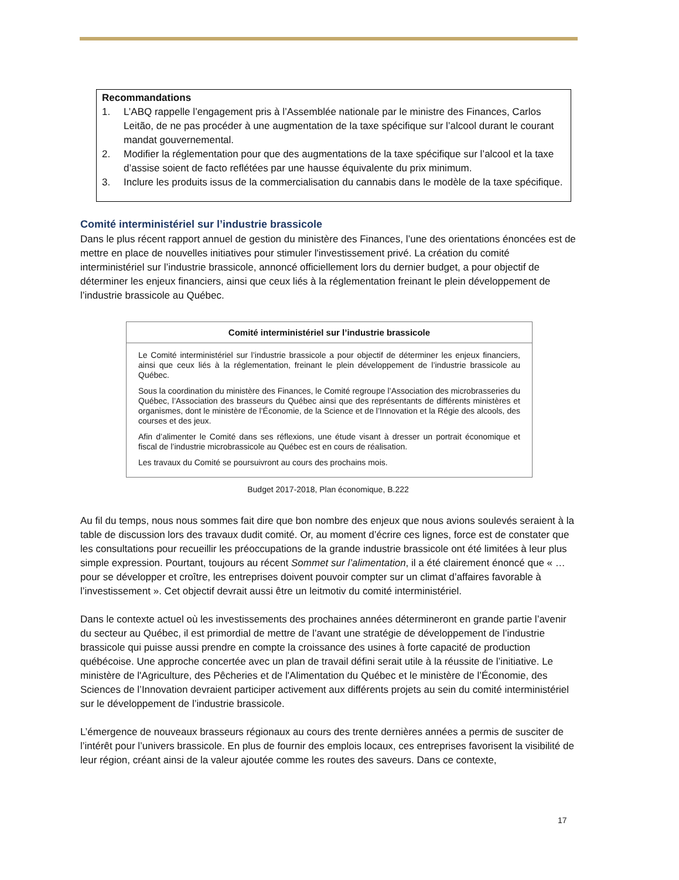Recommandations
1. L’ABQ rappelle l’engagement pris à l’Assemblée nationale par le ministre des Finances, Carlos Leitão, de ne pas procéder à une augmentation de la taxe spécifique sur l’alcool durant le courant mandat gouvernemental.
2. Modifier la réglementation pour que des augmentations de la taxe spécifique sur l’alcool et la taxe d’assise soient de facto reflétées par une hausse équivalente du prix minimum.
3. Inclure les produits issus de la commercialisation du cannabis dans le modèle de la taxe spécifique.
Comité interministériel sur l’industrie brassicole
Dans le plus récent rapport annuel de gestion du ministère des Finances, l’une des orientations énoncées est de mettre en place de nouvelles initiatives pour stimuler l'investissement privé. La création du comité interministériel sur l’industrie brassicole, annoncé officiellement lors du dernier budget, a pour objectif de déterminer les enjeux financiers, ainsi que ceux liés à la réglementation freinant le plein développement de l’industrie brassicole au Québec.
Comité interministériel sur l’industrie brassicole
Le Comité interministériel sur l’industrie brassicole a pour objectif de déterminer les enjeux financiers, ainsi que ceux liés à la réglementation, freinant le plein développement de l’industrie brassicole au Québec.
Sous la coordination du ministère des Finances, le Comité regroupe l’Association des microbrasseries du Québec, l’Association des brasseurs du Québec ainsi que des représentants de différents ministères et organismes, dont le ministère de l’Économie, de la Science et de l’Innovation et la Régie des alcools, des courses et des jeux.
Afin d’alimenter le Comité dans ses réflexions, une étude visant à dresser un portrait économique et fiscal de l’industrie microbrassicole au Québec est en cours de réalisation.
Les travaux du Comité se poursuivront au cours des prochains mois.
Budget 2017-2018, Plan économique, B.222
Au fil du temps, nous nous sommes fait dire que bon nombre des enjeux que nous avions soulevés seraient à la table de discussion lors des travaux dudit comité. Or, au moment d’écrire ces lignes, force est de constater que les consultations pour recueillir les préoccupations de la grande industrie brassicole ont été limitées à leur plus simple expression. Pourtant, toujours au récent Sommet sur l’alimentation, il a été clairement énoncé que « …pour se développer et croître, les entreprises doivent pouvoir compter sur un climat d’affaires favorable à l’investissement ». Cet objectif devrait aussi être un leitmotiv du comité interministériel.
Dans le contexte actuel où les investissements des prochaines années détermineront en grande partie l’avenir du secteur au Québec, il est primordial de mettre de l’avant une stratégie de développement de l’industrie brassicole qui puisse aussi prendre en compte la croissance des usines à forte capacité de production québécoise. Une approche concertée avec un plan de travail défini serait utile à la réussite de l’initiative. Le ministère de l'Agriculture, des Pêcheries et de l'Alimentation du Québec et le ministère de l’Économie, des Sciences de l’Innovation devraient participer activement aux différents projets au sein du comité interministériel sur le développement de l’industrie brassicole.
L’émergence de nouveaux brasseurs régionaux au cours des trente dernières années a permis de susciter de l’intérêt pour l’univers brassicole. En plus de fournir des emplois locaux, ces entreprises favorisent la visibilité de leur région, créant ainsi de la valeur ajoutée comme les routes des saveurs. Dans ce contexte,
17